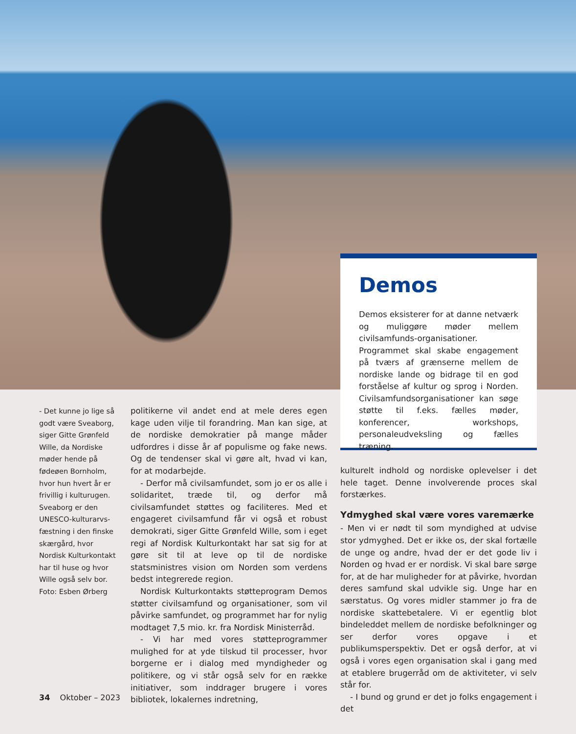Demos
Demos eksisterer for at danne netværk og muliggøre møder mellem civilsamfunds-organisationer. Programmet skal skabe engagement på tværs af grænserne mellem de nordiske lande og bidrage til en god forståelse af kultur og sprog i Norden. Civilsamfundsorganisationer kan søge støtte til f.eks. fælles møder, konferencer, workshops, personaleudveksling og fælles træning.
- Det kunne jo lige så godt være Sveaborg, siger Gitte Grønfeld Wille, da Nordiske møder hende på fødeøen Bornholm, hvor hun hvert år er frivillig i kulturugen. Sveaborg er den UNESCO-kulturarvs-fæstning i den finske skærgård, hvor Nordisk Kulturkontakt har til huse og hvor Wille også selv bor. Foto: Esben Ørberg
politikerne vil andet end at mele deres egen kage uden vilje til forandring. Man kan sige, at de nordiske demokratier på mange måder udfordres i disse år af populisme og fake news. Og de tendenser skal vi gøre alt, hvad vi kan, for at modarbejde.
- Derfor må civilsamfundet, som jo er os alle i solidaritet, træde til, og derfor må civilsamfundet støttes og faciliteres. Med et engageret civilsamfund får vi også et robust demokrati, siger Gitte Grønfeld Wille, som i eget regi af Nordisk Kulturkontakt har sat sig for at gøre sit til at leve op til de nordiske statsministres vision om Norden som verdens bedst integrerede region.
Nordisk Kulturkontakts støtteprogram Demos støtter civilsamfund og organisationer, som vil påvirke samfundet, og programmet har for nylig modtaget 7,5 mio. kr. fra Nordisk Ministerråd.
- Vi har med vores støtteprogrammer mulighed for at yde tilskud til processer, hvor borgerne er i dialog med myndigheder og politikere, og vi står også selv for en række initiativer, som inddrager brugere i vores bibliotek, lokalernes indretning,
kulturelt indhold og nordiske oplevelser i det hele taget. Denne involverende proces skal forstærkes.
Ydmyghed skal være vores varemærke
- Men vi er nødt til som myndighed at udvise stor ydmyghed. Det er ikke os, der skal fortælle de unge og andre, hvad der er det gode liv i Norden og hvad er er nordisk. Vi skal bare sørge for, at de har muligheder for at påvirke, hvordan deres samfund skal udvikle sig. Unge har en særstatus. Og vores midler stammer jo fra de nordiske skattebetalere. Vi er egentlig blot bindeleddet mellem de nordiske befolkninger og ser derfor vores opgave i et publikumsperspektiv. Det er også derfor, at vi også i vores egen organisation skal i gang med at etablere brugerråd om de aktiviteter, vi selv står for.
- I bund og grund er det jo folks engagement i det
34 Oktober – 2023